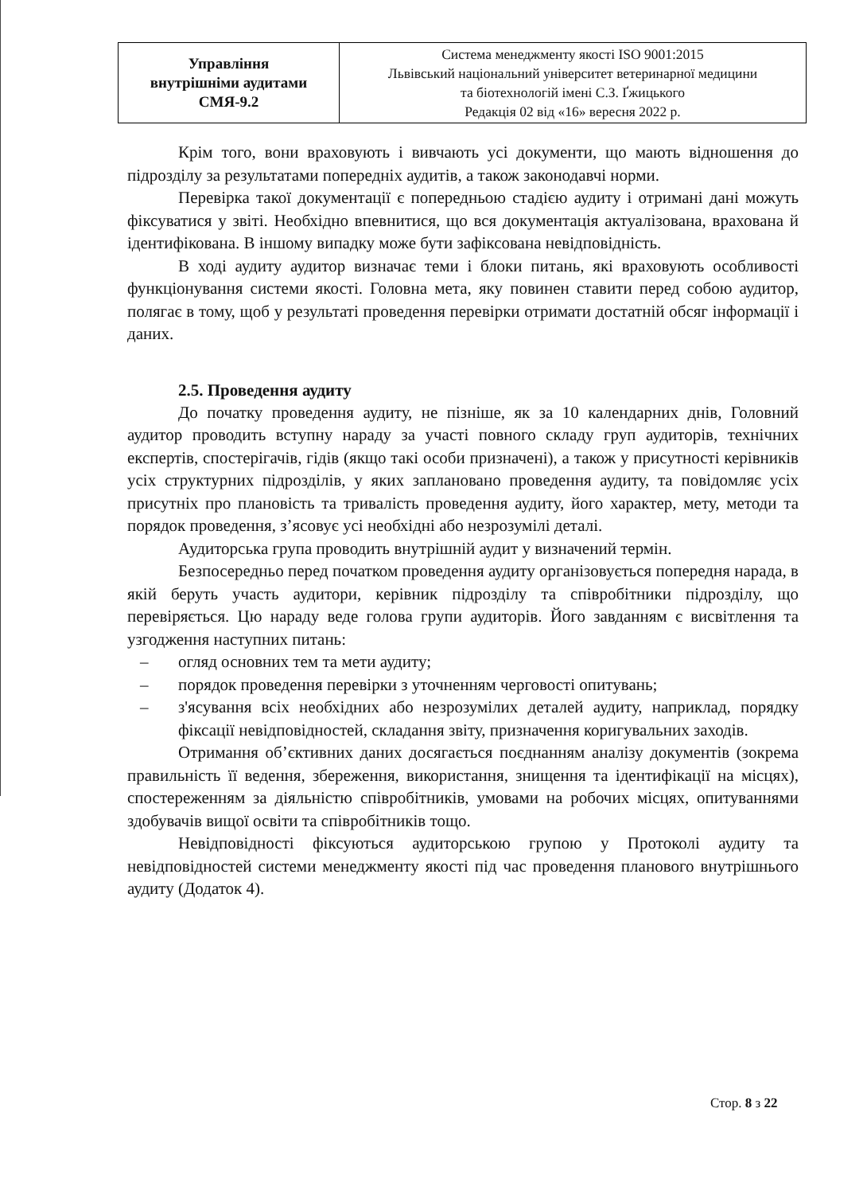| Управління внутрішніми аудитами СМЯ-9.2 | Система менеджменту якості ISO 9001:2015 Львівський національний університет ветеринарної медицини та біотехнологій імені С.З. Ґжицького Редакція 02 від «16» вересня 2022 р. |
Крім того, вони враховують і вивчають усі документи, що мають відношення до підрозділу за результатами попередніх аудитів, а також законодавчі норми.
Перевірка такої документації є попередньою стадією аудиту і отримані дані можуть фіксуватися у звіті. Необхідно впевнитися, що вся документація актуалізована, врахована й ідентифікована. В іншому випадку може бути зафіксована невідповідність.
В ході аудиту аудитор визначає теми і блоки питань, які враховують особливості функціонування системи якості. Головна мета, яку повинен ставити перед собою аудитор, полягає в тому, щоб у результаті проведення перевірки отримати достатній обсяг інформації і даних.
2.5. Проведення аудиту
До початку проведення аудиту, не пізніше, як за 10 календарних днів, Головний аудитор проводить вступну нараду за участі повного складу груп аудиторів, технічних експертів, спостерігачів, гідів (якщо такі особи призначені), а також у присутності керівників усіх структурних підрозділів, у яких заплановано проведення аудиту, та повідомляє усіх присутніх про плановість та тривалість проведення аудиту, його характер, мету, методи та порядок проведення, з’ясовує усі необхідні або незрозумілі деталі.
Аудиторська група проводить внутрішній аудит у визначений термін.
Безпосередньо перед початком проведення аудиту організовується попередня нарада, в якій беруть участь аудитори, керівник підрозділу та співробітники підрозділу, що перевіряється. Цю нараду веде голова групи аудиторів. Його завданням є висвітлення та узгодження наступних питань:
– огляд основних тем та мети аудиту;
– порядок проведення перевірки з уточненням черговості опитувань;
– з'ясування всіх необхідних або незрозумілих деталей аудиту, наприклад, порядку фіксації невідповідностей, складання звіту, призначення коригувальних заходів.
Отримання об’єктивних даних досягається поєднанням аналізу документів (зокрема правильність її ведення, збереження, використання, знищення та ідентифікації на місцях), спостереженням за діяльністю співробітників, умовами на робочих місцях, опитуваннями здобувачів вищої освіти та співробітників тощо.
Невідповідності фіксуються аудиторською групою у Протоколі аудиту та невідповідностей системи менеджменту якості під час проведення планового внутрішнього аудиту (Додаток 4).
Стор. 8 з 22